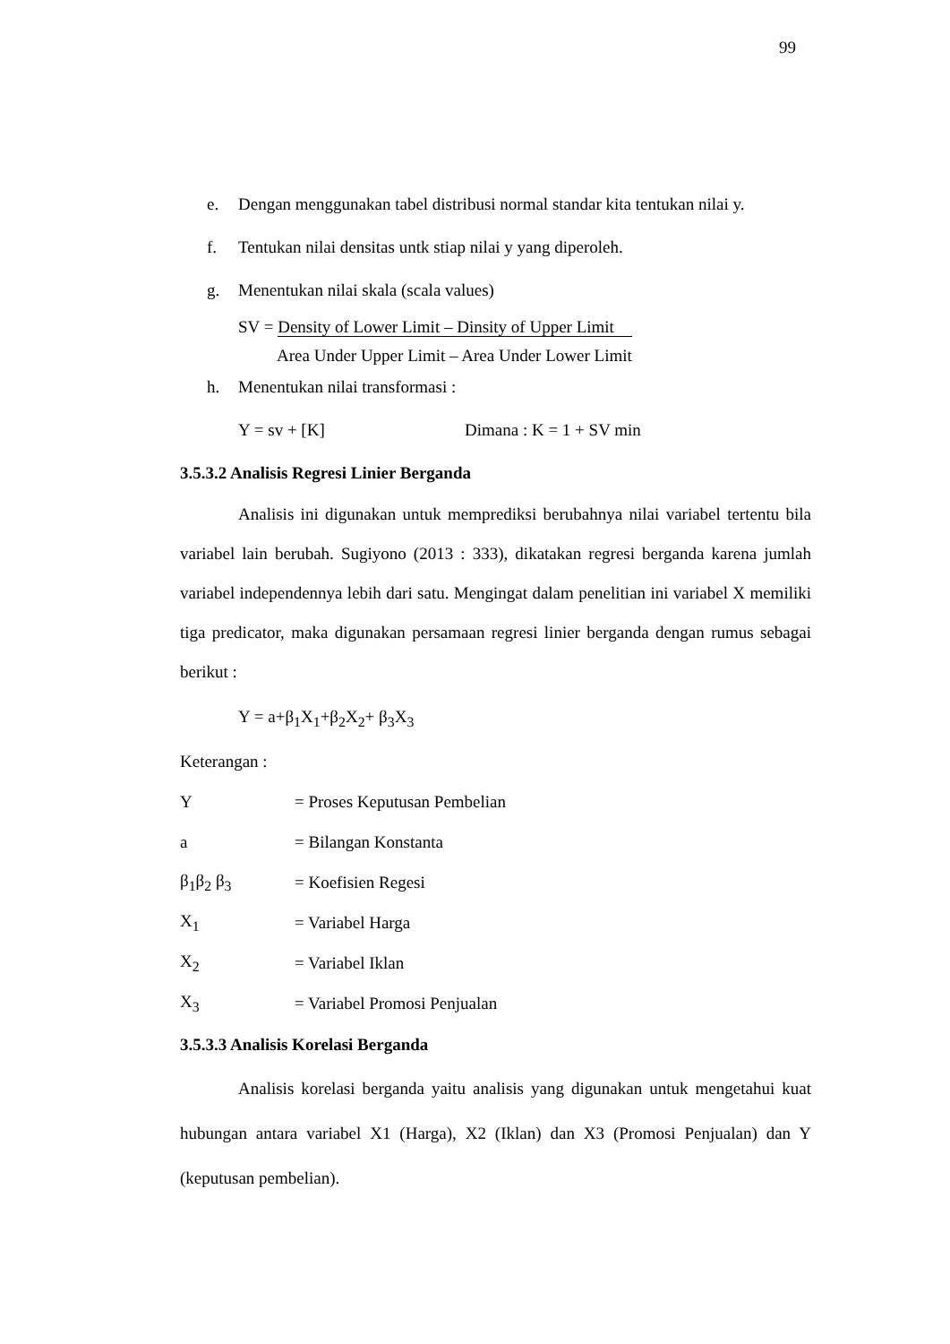99
e. Dengan menggunakan tabel distribusi normal standar kita tentukan nilai y.
f. Tentukan nilai densitas untk stiap nilai y yang diperoleh.
g. Menentukan nilai skala (scala values)
SV = Density of Lower Limit – Dinsity of Upper Limit
Area Under Upper Limit – Area Under Lower Limit
h. Menentukan nilai transformasi :
Y = sv + [K] Dimana : K = 1 + SV min
3.5.3.2 Analisis Regresi Linier Berganda
Analisis ini digunakan untuk memprediksi berubahnya nilai variabel tertentu bila variabel lain berubah. Sugiyono (2013 : 333), dikatakan regresi berganda karena jumlah variabel independennya lebih dari satu. Mengingat dalam penelitian ini variabel X memiliki tiga predicator, maka digunakan persamaan regresi linier berganda dengan rumus sebagai berikut :
Y = a+β<sub>1</sub>X<sub>1</sub>+β<sub>2</sub>X<sub>2</sub>+ β<sub>3</sub>X<sub>3</sub>
Keterangan :
Y = Proses Keputusan Pembelian
a = Bilangan Konstanta
β<sub>1</sub>β<sub>2</sub> β<sub>3</sub> = Koefisien Regesi
X<sub>1</sub> = Variabel Harga
X<sub>2</sub> = Variabel Iklan
X<sub>3</sub> = Variabel Promosi Penjualan
3.5.3.3 Analisis Korelasi Berganda
Analisis korelasi berganda yaitu analisis yang digunakan untuk mengetahui kuat hubungan antara variabel X1 (Harga), X2 (Iklan) dan X3 (Promosi Penjualan) dan Y (keputusan pembelian).